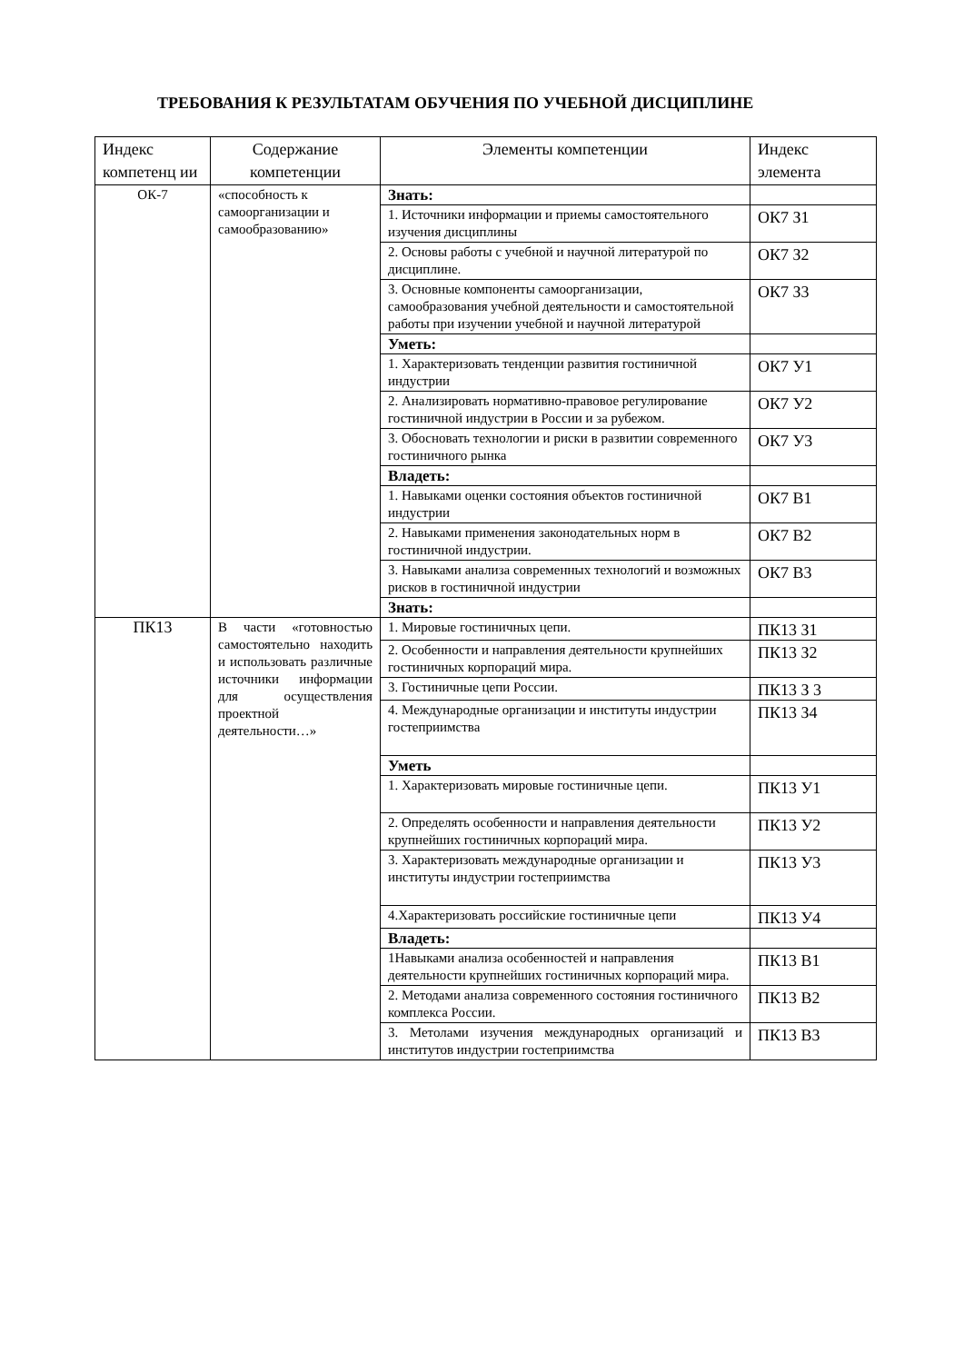ТРЕБОВАНИЯ К РЕЗУЛЬТАТАМ ОБУЧЕНИЯ ПО УЧЕБНОЙ ДИСЦИПЛИНЕ
| Индекс компетенц ии | Содержание компетенции | Элементы компетенции | Индекс элемента |
| --- | --- | --- | --- |
| ОК-7 | «способность к самоорганизации и самообразованию» | Знать: | |
| | | 1. Источники информации и приемы самостоятельного изучения дисциплины | ОК7 З1 |
| | | 2. Основы работы с учебной и научной литературой по дисциплине. | ОК7 З2 |
| | | 3. Основные компоненты самоорганизации, самообразования учебной деятельности и самостоятельной работы при изучении учебной и научной литературой | ОК7 З3 |
| | | Уметь: | |
| | | 1. Характеризовать тенденции развития гостиничной индустрии | ОК7 У1 |
| | | 2. Анализировать нормативно-правовое регулирование гостиничной индустрии в России и за рубежом. | ОК7 У2 |
| | | 3. Обосновать технологии и риски в развитии современного гостиничного рынка | ОК7 У3 |
| | | Владеть: | |
| | | 1. Навыками оценки состояния объектов гостиничной индустрии | ОК7 В1 |
| | | 2. Навыками применения законодательных норм в гостиничной индустрии. | ОК7 В2 |
| | | 3. Навыками анализа современных технологий и возможных рисков в гостиничной индустрии | ОК7 В3 |
| | | Знать: | |
| ПК13 | В части «готовностью самостоятельно находить и использовать различные источники информации для осуществления проектной деятельности…» | 1. Мировые гостиничных цепи. | ПК13 З1 |
| | | 2. Особенности и направления деятельности крупнейших гостиничных корпораций мира. | ПК13 З2 |
| | | 3. Гостиничные цепи России. | ПК13 З 3 |
| | | 4. Международные организации и институты индустрии гостеприимства | ПК13 З4 |
| | | Уметь | |
| | | 1. Характеризовать мировые гостиничные цепи. | ПК13 У1 |
| | | 2. Определять особенности и направления деятельности крупнейших гостиничных корпораций мира. | ПК13 У2 |
| | | 3. Характеризовать международные организации и институты индустрии гостеприимства | ПК13 У3 |
| | | 4.Характеризовать российские гостиничные цепи | ПК13 У4 |
| | | Владеть: | |
| | | 1Навыками анализа особенностей и направления деятельности крупнейших гостиничных корпораций мира. | ПК13 В1 |
| | | 2. Методами анализа современного состояния гостиничного комплекса России. | ПК13 В2 |
| | | 3. Метолами изучения международных организаций и институтов индустрии гостеприимства | ПК13 В3 |